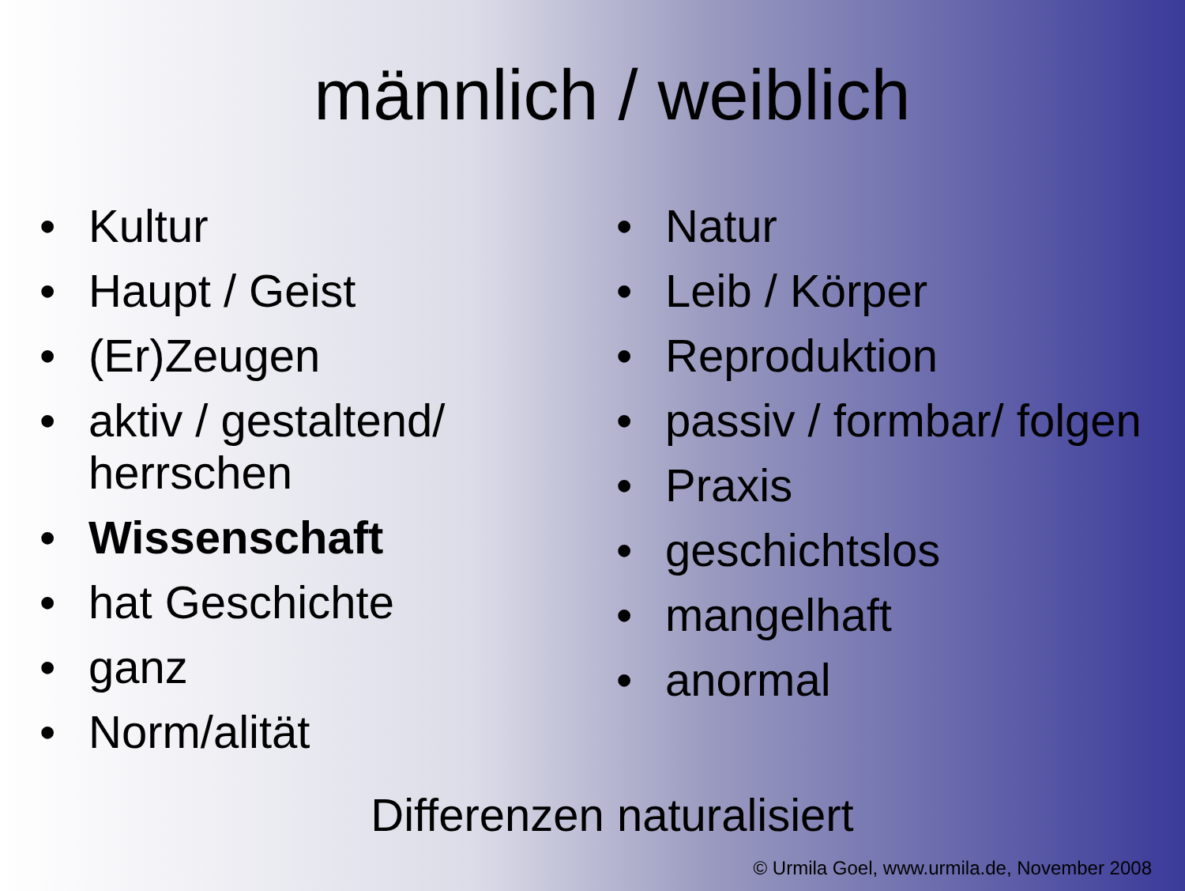männlich / weiblich
• Kultur
• Haupt / Geist
• (Er)Zeugen
• aktiv / gestaltend/ herrschen
• Wissenschaft
• hat Geschichte
• ganz
• Norm/alität
• Natur
• Leib / Körper
• Reproduktion
• passiv / formbar/ folgen
• Praxis
• geschichtslos
• mangelhaft
• anormal
Differenzen naturalisiert
© Urmila Goel, www.urmila.de, November 2008